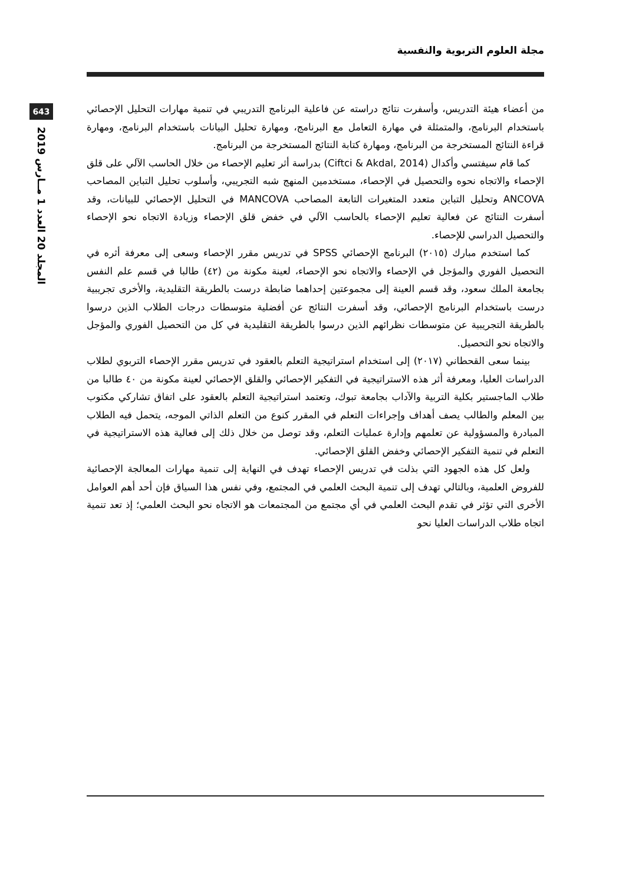مجلة العلوم التربوية والنفسية
643
المجلد 20 العدد 1 مــارس 2019
من أعضاء هيئة التدريس، وأسفرت نتائج دراسته عن فاعلية البرنامج التدريبي في تنمية مهارات التحليل الإحصائي باستخدام البرنامج، والمتمثلة في مهارة التعامل مع البرنامج، ومهارة تحليل البيانات باستخدام البرنامج، ومهارة قراءة النتائج المستخرجة من البرنامج، ومهارة كتابة النتائج المستخرجة من البرنامج.
كما قام سيفتسي وأكدال (Ciftci & Akdal, 2014) بدراسة أثر تعليم الإحصاء من خلال الحاسب الآلي على قلق الإحصاء والاتجاه نحوه والتحصيل في الإحصاء، مستخدمين المنهج شبه التجريبي، وأسلوب تحليل التباين المصاحب ANCOVA وتحليل التباين متعدد المتغيرات التابعة المصاحب MANCOVA في التحليل الإحصائي للبيانات، وقد أسفرت النتائج عن فعالية تعليم الإحصاء بالحاسب الآلي في خفض قلق الإحصاء وزيادة الاتجاه نحو الإحصاء والتحصيل الدراسي للإحصاء.
كما استخدم مبارك (٢٠١٥) البرنامج الإحصائي SPSS في تدريس مقرر الإحصاء وسعى إلى معرفة أثره في التحصيل الفوري والمؤجل في الإحصاء والاتجاه نحو الإحصاء، لعينة مكونة من (٤٢) طالبا في قسم علم النفس بجامعة الملك سعود، وقد قسم العينة إلى مجموعتين إحداهما ضابطة درست بالطريقة التقليدية، والأخرى تجريبية درست باستخدام البرنامج الإحصائي، وقد أسفرت النتائج عن أفضلية متوسطات درجات الطلاب الذين درسوا بالطريقة التجريبية عن متوسطات نظرائهم الذين درسوا بالطريقة التقليدية في كل من التحصيل الفوري والمؤجل والاتجاه نحو التحصيل.
بينما سعى القحطاني (٢٠١٧) إلى استخدام استراتيجية التعلم بالعقود في تدريس مقرر الإحصاء التربوي لطلاب الدراسات العليا، ومعرفة أثر هذه الاستراتيجية في التفكير الإحصائي والقلق الإحصائي لعينة مكونة من ٤٠ طالبا من طلاب الماجستير بكلية التربية والآداب بجامعة تبوك، وتعتمد استراتيجية التعلم بالعقود على اتفاق تشاركي مكتوب بين المعلم والطالب يصف أهداف وإجراءات التعلم في المقرر كنوع من التعلم الذاتي الموجه، يتحمل فيه الطلاب المبادرة والمسؤولية عن تعلمهم وإدارة عمليات التعلم، وقد توصل من خلال ذلك إلى فعالية هذه الاستراتيجية في التعلم في تنمية التفكير الإحصائي وخفض القلق الإحصائي.
ولعل كل هذه الجهود التي بذلت في تدريس الإحصاء تهدف في النهاية إلى تنمية مهارات المعالجة الإحصائية للفروض العلمية، وبالتالي تهدف إلى تنمية البحث العلمي في المجتمع، وفي نفس هذا السياق فإن أحد أهم العوامل الأخرى التي تؤثر في تقدم البحث العلمي في أي مجتمع من المجتمعات هو الاتجاه نحو البحث العلمي؛ إذ تعد تنمية اتجاه طلاب الدراسات العليا نحو